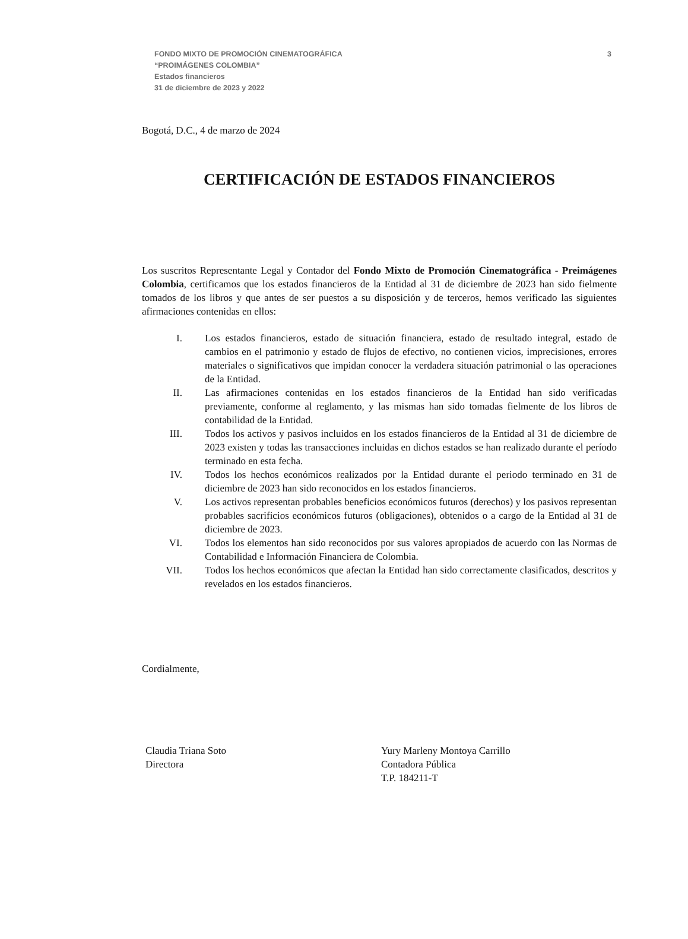3 FONDO MIXTO DE PROMOCIÓN CINEMATOGRÁFICA
“PROIMÁGENES COLOMBIA”
Estados financieros
31 de diciembre de 2023 y 2022
Bogotá, D.C., 4 de marzo de 2024
CERTIFICACIÓN DE ESTADOS FINANCIEROS
Los suscritos Representante Legal y Contador del Fondo Mixto de Promoción Cinematográfica - Preimágenes Colombia, certificamos que los estados financieros de la Entidad al 31 de diciembre de 2023 han sido fielmente tomados de los libros y que antes de ser puestos a su disposición y de terceros, hemos verificado las siguientes afirmaciones contenidas en ellos:
I. Los estados financieros, estado de situación financiera, estado de resultado integral, estado de cambios en el patrimonio y estado de flujos de efectivo, no contienen vicios, imprecisiones, errores materiales o significativos que impidan conocer la verdadera situación patrimonial o las operaciones de la Entidad.
II. Las afirmaciones contenidas en los estados financieros de la Entidad han sido verificadas previamente, conforme al reglamento, y las mismas han sido tomadas fielmente de los libros de contabilidad de la Entidad.
III. Todos los activos y pasivos incluidos en los estados financieros de la Entidad al 31 de diciembre de 2023 existen y todas las transacciones incluidas en dichos estados se han realizado durante el período terminado en esta fecha.
IV. Todos los hechos económicos realizados por la Entidad durante el periodo terminado en 31 de diciembre de 2023 han sido reconocidos en los estados financieros.
V. Los activos representan probables beneficios económicos futuros (derechos) y los pasivos representan probables sacrificios económicos futuros (obligaciones), obtenidos o a cargo de la Entidad al 31 de diciembre de 2023.
VI. Todos los elementos han sido reconocidos por sus valores apropiados de acuerdo con las Normas de Contabilidad e Información Financiera de Colombia.
VII. Todos los hechos económicos que afectan la Entidad han sido correctamente clasificados, descritos y revelados en los estados financieros.
Cordialmente,
Claudia Triana Soto
Directora
Yury Marleny Montoya Carrillo
Contadora Pública
T.P. 184211-T